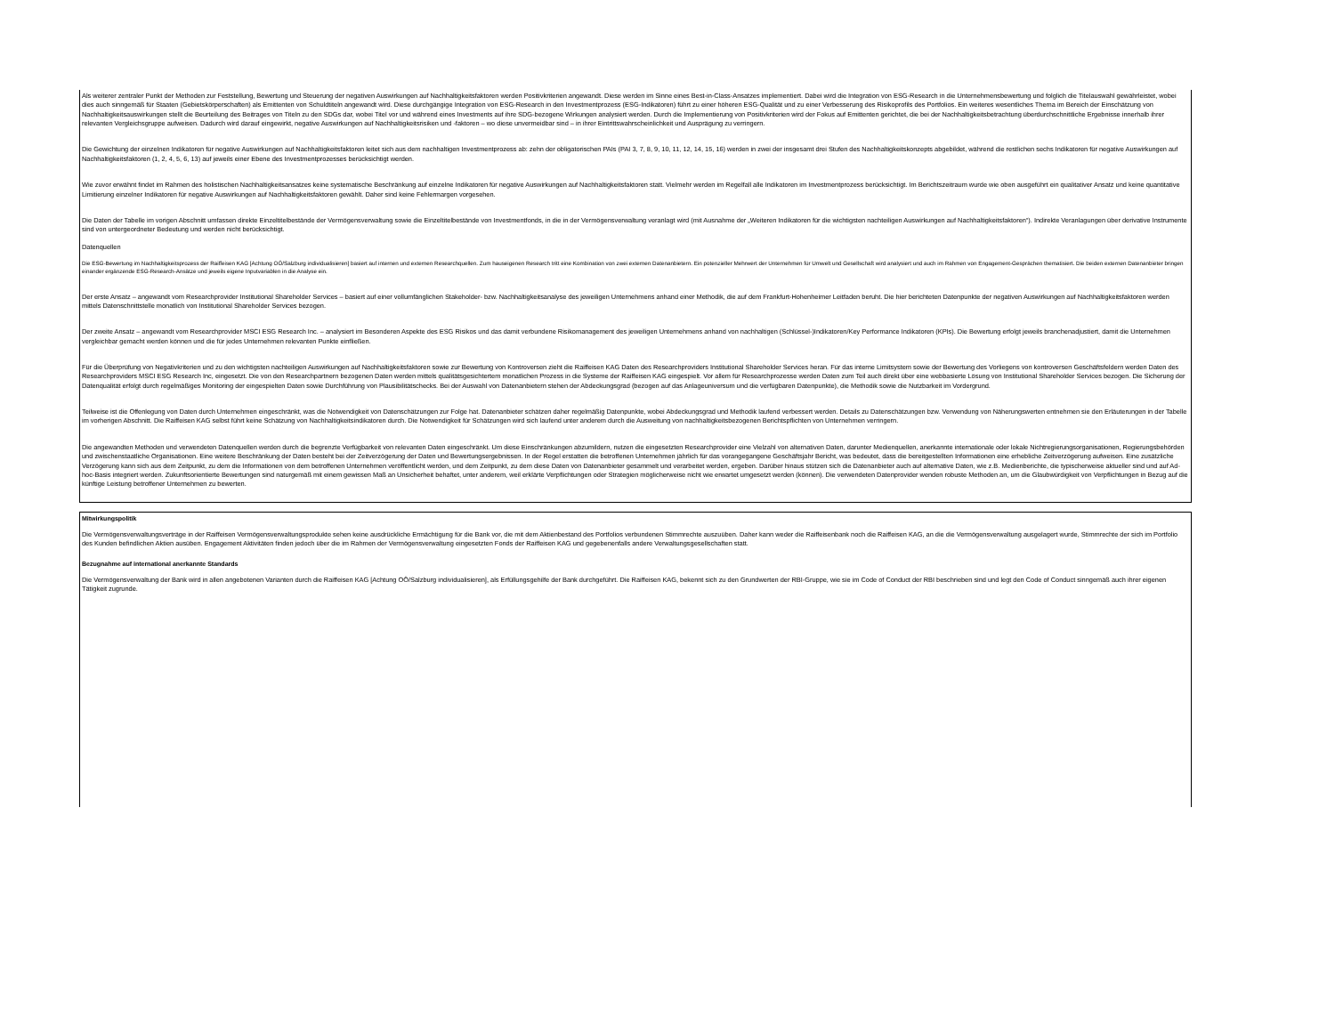Als weiterer zentraler Punkt der Methoden zur Feststellung, Bewertung und Steuerung der negativen Auswirkungen auf Nachhaltigkeitsfaktoren werden Positivkriterien angewandt. Diese werden im Sinne eines Best-in-Class-Ansatzes implementiert. Dabei wird die Integration von ESG-Research in die Unternehmensbewertung und folglich die Titelauswahl gewährleistet, wobei dies auch sinngemäß für Staaten (Gebietskörperschaften) als Emittenten von Schuldtiteln angewandt wird. Diese durchgängige Integration von ESG-Research in den Investmentprozess (ESG-Indikatoren) führt zu einer höheren ESG-Qualität und zu einer Verbesserung des Risikoprofils des Portfolios. Ein weiteres wesentliches Thema im Bereich der Einschätzung von Nachhaltigkeitsauswirkungen stellt die Beurteilung des Beitrages von Titeln zu den SDGs dar, wobei Titel vor und während eines Investments auf ihre SDG-bezogene Wirkungen analysiert werden. Durch die Implementierung von Positivkriterien wird der Fokus auf Emittenten gerichtet, die bei der Nachhaltigkeitsbetrachtung überdurchschnittliche Ergebnisse innerhalb ihrer relevanten Vergleichsgruppe aufweisen. Dadurch wird darauf eingewirkt, negative Auswirkungen auf Nachhaltigkeitsrisiken und -faktoren – wo diese unvermeidbar sind – in ihrer Eintrittswahrscheinlichkeit und Ausprägung zu verringern.
Die Gewichtung der einzelnen Indikatoren für negative Auswirkungen auf Nachhaltigkeitsfaktoren leitet sich aus dem nachhaltigen Investmentprozess ab: zehn der obligatorischen PAIs (PAI 3, 7, 8, 9, 10, 11, 12, 14, 15, 16) werden in zwei der insgesamt drei Stufen des Nachhaltigkeitskonzepts abgebildet, während die restlichen sechs Indikatoren für negative Auswirkungen auf Nachhaltigkeitsfaktoren (1, 2, 4, 5, 6, 13) auf jeweils einer Ebene des Investmentprozesses berücksichtigt werden.
Wie zuvor erwähnt findet im Rahmen des holistischen Nachhaltigkeitsansatzes keine systematische Beschränkung auf einzelne Indikatoren für negative Auswirkungen auf Nachhaltigkeitsfaktoren statt. Vielmehr werden im Regelfall alle Indikatoren im Investmentprozess berücksichtigt. Im Berichtszeitraum wurde wie oben ausgeführt ein qualitativer Ansatz und keine quantitative Limitierung einzelner Indikatoren für negative Auswirkungen auf Nachhaltigkeitsfaktoren gewählt. Daher sind keine Fehlermargen vorgesehen.
Die Daten der Tabelle im vorigen Abschnitt umfassen direkte Einzeltitelbestände der Vermögensverwaltung sowie die Einzeltitelbestände von Investmentfonds, in die in der Vermögensverwaltung veranlagt wird (mit Ausnahme der „Weiteren Indikatoren für die wichtigsten nachteiligen Auswirkungen auf Nachhaltigkeitsfaktoren“). Indirekte Veranlagungen über derivative Instrumente sind von untergeordneter Bedeutung und werden nicht berücksichtigt.
Datenquellen
Die ESG-Bewertung im Nachhaltigkeitsprozess der Raiffeisen KAG [Achtung OÖ/Salzburg individualisieren] basiert auf internen und externen Researchquellen. Zum hauseigenen Research tritt eine Kombination von zwei externen Datenanbietern. Ein potenzieller Mehrwert der Unternehmen für Umwelt und Gesellschaft wird analysiert und auch im Rahmen von Engagement-Gesprächen thematisiert. Die beiden externen Datenanbieter bringen einander ergänzende ESG-Research-Ansätze und jeweils eigene Inputvariablen in die Analyse ein.
Der erste Ansatz – angewandt vom Researchprovider Institutional Shareholder Services – basiert auf einer vollumfänglichen Stakeholder- bzw. Nachhaltigkeitsanalyse des jeweiligen Unternehmens anhand einer Methodik, die auf dem Frankfurt-Hohenheimer Leitfaden beruht. Die hier berichteten Datenpunkte der negativen Auswirkungen auf Nachhaltigkeitsfaktoren werden mittels Datenschnittstelle monatlich von Institutional Shareholder Services bezogen.
Der zweite Ansatz – angewandt vom Researchprovider MSCI ESG Research Inc. – analysiert im Besonderen Aspekte des ESG Risikos und das damit verbundene Risikomanagement des jeweiligen Unternehmens anhand von nachhaltigen (Schlüssel-)Indikatoren/Key Performance Indikatoren (KPIs). Die Bewertung erfolgt jeweils branchenadjustiert, damit die Unternehmen vergleichbar gemacht werden können und die für jedes Unternehmen relevanten Punkte einfließen.
Für die Überprüfung von Negativkriterien und zu den wichtigsten nachteiligen Auswirkungen auf Nachhaltigkeitsfaktoren sowie zur Bewertung von Kontroversen zieht die Raiffeisen KAG Daten des Researchproviders Institutional Shareholder Services heran. Für das interne Limitsystem sowie der Bewertung des Vorliegens von kontroversen Geschäftsfeldern werden Daten des Researchproviders MSCI ESG Research Inc, eingesetzt. Die von den Researchpartnern bezogenen Daten werden mittels qualitätsgesichtertem monatlichen Prozess in die Systeme der Raiffeisen KAG eingespielt. Vor allem für Researchprozesse werden Daten zum Teil auch direkt über eine webbasierte Lösung von Institutional Shareholder Services bezogen. Die Sicherung der Datenqualität erfolgt durch regelmäßiges Monitoring der eingespielten Daten sowie Durchführung von Plausibilitätschecks. Bei der Auswahl von Datenanbietern stehen der Abdeckungsgrad (bezogen auf das Anlageuniversum und die verfügbaren Datenpunkte), die Methodik sowie die Nutzbarkeit im Vordergrund.
Teilweise ist die Offenlegung von Daten durch Unternehmen eingeschränkt, was die Notwendigkeit von Datenschätzungen zur Folge hat. Datenanbieter schätzen daher regelmäßig Datenpunkte, wobei Abdeckungsgrad und Methodik laufend verbessert werden. Details zu Datenschätzungen bzw. Verwendung von Näherungswerten entnehmen sie den Erläuterungen in der Tabelle im vorherigen Abschnitt. Die Raiffeisen KAG selbst führt keine Schätzung von Nachhaltigkeitsindikatoren durch. Die Notwendigkeit für Schätzungen wird sich laufend unter anderem durch die Ausweitung von nachhaltigkeitsbezogenen Berichtspflichten von Unternehmen verringern.
Die angewandten Methoden und verwendeten Datenquellen werden durch die begrenzte Verfügbarkeit von relevanten Daten eingeschränkt. Um diese Einschränkungen abzumildern, nutzen die eingesetzten Researchprovider eine Vielzahl von alternativen Daten, darunter Medienquellen, anerkannte internationale oder lokale Nichtregierungsorganisationen, Regierungsbehörden und zwischenstaatliche Organisationen. Eine weitere Beschränkung der Daten besteht bei der Zeitverzögerung der Daten und Bewertungsergebnissen. In der Regel erstatten die betroffenen Unternehmen jährlich für das vorangegangene Geschäftsjahr Bericht, was bedeutet, dass die bereitgestellten Informationen eine erhebliche Zeitverzögerung aufweisen. Eine zusätzliche Verzögerung kann sich aus dem Zeitpunkt, zu dem die Informationen von dem betroffenen Unternehmen veröffentlicht werden, und dem Zeitpunkt, zu dem diese Daten von Datenanbieter gesammelt und verarbeitet werden, ergeben. Darüber hinaus stützen sich die Datenanbieter auch auf alternative Daten, wie z.B. Medienberichte, die typischerweise aktueller sind und auf Ad-hoc-Basis integriert werden. Zukunftsorientierte Bewertungen sind naturgemäß mit einem gewissen Maß an Unsicherheit behaftet, unter anderem, weil erklärte Verpflichtungen oder Strategien möglicherweise nicht wie erwartet umgesetzt werden (können). Die verwendeten Datenprovider wenden robuste Methoden an, um die Glaubwürdigkeit von Verpflichtungen in Bezug auf die künftige Leistung betroffener Unternehmen zu bewerten.
Mitwirkungspolitik
Die Vermögensverwaltungsverträge in der Raiffeisen Vermögensverwaltungsprodukte sehen keine ausdrückliche Ermächtigung für die Bank vor, die mit dem Aktienbestand des Portfolios verbundenen Stimmrechte auszuüben. Daher kann weder die Raiffeisenbank noch die Raiffeisen KAG, an die die Vermögensverwaltung ausgelagert wurde, Stimmrechte der sich im Portfolio des Kunden befindlichen Aktien ausüben. Engagement Aktivitäten finden jedoch über die im Rahmen der Vermögensverwaltung eingesetzten Fonds der Raiffeisen KAG und gegebenenfalls andere Verwaltungsgesellschaften statt.
Bezugnahme auf international anerkannte Standards
Die Vermögensverwaltung der Bank wird in allen angebotenen Varianten durch die Raiffeisen KAG [Achtung OÖ/Salzburg individualisieren], als Erfüllungsgehilfe der Bank durchgeführt. Die Raiffeisen KAG, bekennt sich zu den Grundwerten der RBI-Gruppe, wie sie im Code of Conduct der RBI beschrieben sind und legt den Code of Conduct sinngemäß auch ihrer eigenen Tätigkeit zugrunde.